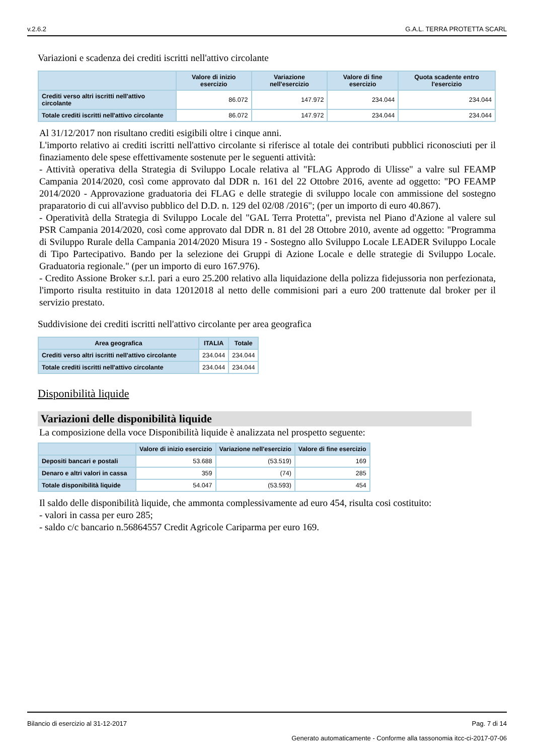v.2.6.2 G.A.L. TERRA PROTETTA SCARL
Variazioni e scadenza dei crediti iscritti nell'attivo circolante
| | Valore di inizio esercizio | Variazione nell'esercizio | Valore di fine esercizio | Quota scadente entro l'esercizio |
| --- | --- | --- | --- | --- |
| Crediti verso altri iscritti nell'attivo circolante | 86.072 | 147.972 | 234.044 | 234.044 |
| Totale crediti iscritti nell'attivo circolante | 86.072 | 147.972 | 234.044 | 234.044 |
Al 31/12/2017 non risultano crediti esigibili oltre i cinque anni.
L'importo relativo ai crediti iscritti nell'attivo circolante si riferisce al totale dei contributi pubblici riconosciuti per il finaziamento dele spese effettivamente sostenute per le seguenti attività:
- Attività operativa della Strategia di Sviluppo Locale relativa al "FLAG Approdo di Ulisse" a valre sul FEAMP Campania 2014/2020, così come approvato dal DDR n. 161 del 22 Ottobre 2016, avente ad oggetto: "PO FEAMP 2014/2020 - Approvazione graduatoria dei FLAG e delle strategie di sviluppo locale con ammissione del sostegno praparatorio di cui all'avviso pubblico del D.D. n. 129 del 02/08 /2016"; (per un importo di euro 40.867).
- Operatività della Strategia di Sviluppo Locale del "GAL Terra Protetta", prevista nel Piano d'Azione al valere sul PSR Campania 2014/2020, così come approvato dal DDR n. 81 del 28 Ottobre 2010, avente ad oggetto: "Programma di Sviluppo Rurale della Campania 2014/2020 Misura 19 - Sostegno allo Sviluppo Locale LEADER Sviluppo Locale di Tipo Partecipativo. Bando per la selezione dei Gruppi di Azione Locale e delle strategie di Sviluppo Locale. Graduatoria regionale." (per un importo di euro 167.976).
- Credito Assione Broker s.r.l. pari a euro 25.200 relativo alla liquidazione della polizza fidejussoria non perfezionata, l'importo risulta restituito in data 12012018 al netto delle commisioni pari a euro 200 trattenute dal broker per il servizio prestato.
Suddivisione dei crediti iscritti nell'attivo circolante per area geografica
| Area geografica | ITALIA | Totale |
| --- | --- | --- |
| Crediti verso altri iscritti nell'attivo circolante | 234.044 | 234.044 |
| Totale crediti iscritti nell'attivo circolante | 234.044 | 234.044 |
Disponibilità liquide
Variazioni delle disponibilità liquide
La composizione della voce Disponibilità liquide è analizzata nel prospetto seguente:
| | Valore di inizio esercizio | Variazione nell'esercizio | Valore di fine esercizio |
| --- | --- | --- | --- |
| Depositi bancari e postali | 53.688 | (53.519) | 169 |
| Denaro e altri valori in cassa | 359 | (74) | 285 |
| Totale disponibilità liquide | 54.047 | (53.593) | 454 |
Il saldo delle disponibilità liquide, che ammonta complessivamente ad euro 454, risulta cosi costituito:
- valori in cassa per euro 285;
- saldo c/c bancario n.56864557 Credit Agricole Cariparma per euro 169.
Bilancio di esercizio al 31-12-2017 Pag. 7 di 14
Generato automaticamente - Conforme alla tassonomia itcc-ci-2017-07-06